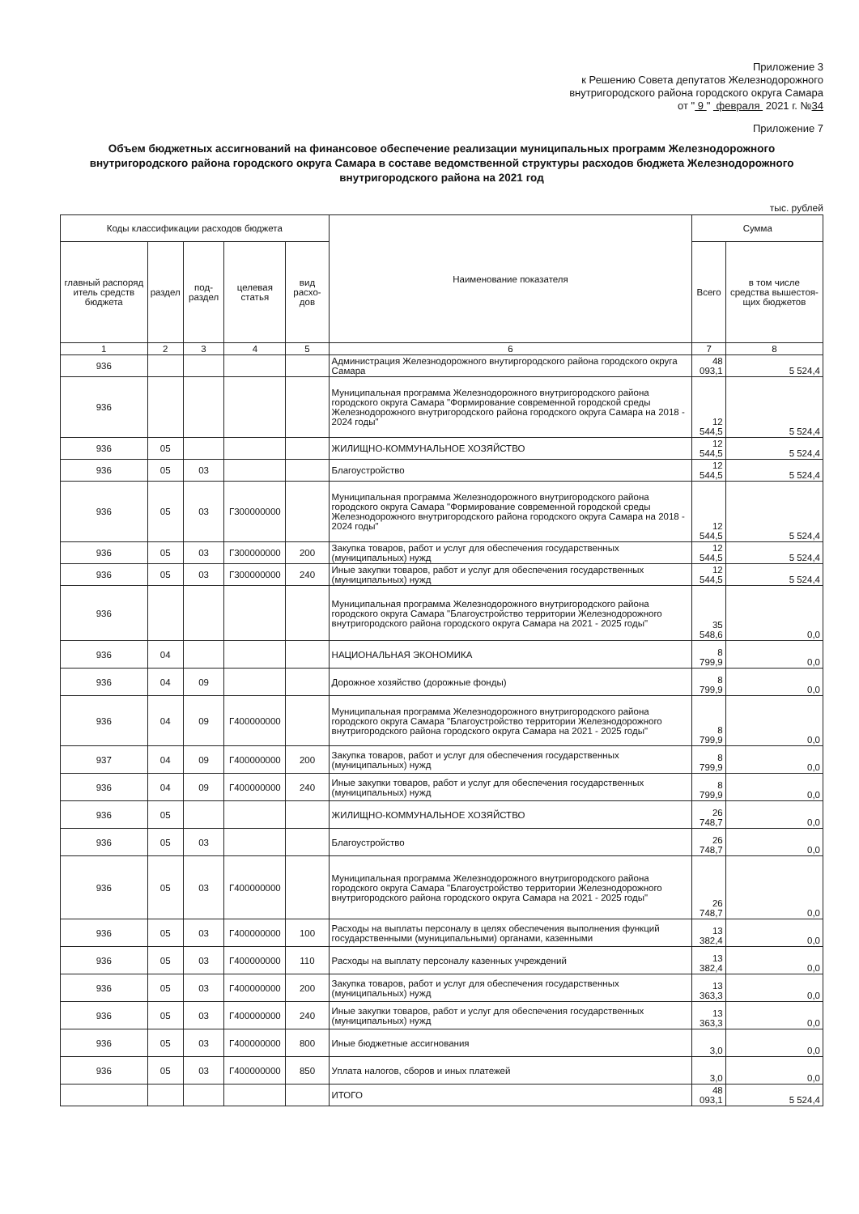Приложение 3
к Решению Совета депутатов Железнодорожного
внутригородского района городского округа Самара
от " 9 " февраля 2021 г. №34
Приложение 7
Объем бюджетных ассигнований на финансовое обеспечение реализации муниципальных программ Железнодорожного внутригородского района городского округа Самара в составе ведомственной структуры расходов бюджета Железнодорожного внутригородского района на 2021 год
тыс. рублей
| Коды классификации расходов бюджета | | | | | Наименование показателя | Сумма | |
| --- | --- | --- | --- | --- | --- | --- | --- |
| главный распоряд итель средств бюджета | раздел | под-раздел | целевая статья | вид расхо-дов | | Всего | в том числе средства вышестоя-щих бюджетов |
| 1 | 2 | 3 | 4 | 5 | 6 | 7 | 8 |
| 936 | | | | | Администрация Железнодорожного внутиргородского района городского округа Самара | 48 093,1 | 5 524,4 |
| 936 | | | | | Муниципальная программа Железнодорожного внутригородского района городского округа Самара "Формирование современной городской среды Железнодорожного внутригородского района городского округа Самара на 2018 - 2024 годы" | 12 544,5 | 5 524,4 |
| 936 | 05 | | | | ЖИЛИЩНО-КОММУНАЛЬНОЕ ХОЗЯЙСТВО | 12 544,5 | 5 524,4 |
| 936 | 05 | 03 | | | Благоустройство | 12 544,5 | 5 524,4 |
| 936 | 05 | 03 | Г300000000 | | Муниципальная программа Железнодорожного внутригородского района городского округа Самара "Формирование современной городской среды Железнодорожного внутригородского района городского округа Самара на 2018 - 2024 годы" | 12 544,5 | 5 524,4 |
| 936 | 05 | 03 | Г300000000 | 200 | Закупка товаров, работ и услуг для обеспечения государственных (муниципальных) нужд | 12 544,5 | 5 524,4 |
| 936 | 05 | 03 | Г300000000 | 240 | Иные закупки товаров, работ и услуг для обеспечения государственных (муниципальных) нужд | 12 544,5 | 5 524,4 |
| 936 | | | | | Муниципальная программа Железнодорожного внутригородского района городского округа Самара "Благоустройство территории Железнодорожного внутригородского района городского округа Самара на 2021 - 2025 годы" | 35 548,6 | 0,0 |
| 936 | 04 | | | | НАЦИОНАЛЬНАЯ ЭКОНОМИКА | 8 799,9 | 0,0 |
| 936 | 04 | 09 | | | Дорожное хозяйство (дорожные фонды) | 8 799,9 | 0,0 |
| 936 | 04 | 09 | Г400000000 | | Муниципальная программа Железнодорожного внутригородского района городского округа Самара "Благоустройство территории Железнодорожного внутригородского района городского округа Самара на 2021 - 2025 годы" | 8 799,9 | 0,0 |
| 937 | 04 | 09 | Г400000000 | 200 | Закупка товаров, работ и услуг для обеспечения государственных (муниципальных) нужд | 8 799,9 | 0,0 |
| 936 | 04 | 09 | Г400000000 | 240 | Иные закупки товаров, работ и услуг для обеспечения государственных (муниципальных) нужд | 8 799,9 | 0,0 |
| 936 | 05 | | | | ЖИЛИЩНО-КОММУНАЛЬНОЕ ХОЗЯЙСТВО | 26 748,7 | 0,0 |
| 936 | 05 | 03 | | | Благоустройство | 26 748,7 | 0,0 |
| 936 | 05 | 03 | Г400000000 | | Муниципальная программа Железнодорожного внутригородского района городского округа Самара "Благоустройство территории Железнодорожного внутригородского района городского округа Самара на 2021 - 2025 годы" | 26 748,7 | 0,0 |
| 936 | 05 | 03 | Г400000000 | 100 | Расходы на выплаты персоналу в целях обеспечения выполнения функций государственными (муниципальными) органами, казенными | 13 382,4 | 0,0 |
| 936 | 05 | 03 | Г400000000 | 110 | Расходы на выплату персоналу казенных учреждений | 13 382,4 | 0,0 |
| 936 | 05 | 03 | Г400000000 | 200 | Закупка товаров, работ и услуг для обеспечения государственных (муниципальных) нужд | 13 363,3 | 0,0 |
| 936 | 05 | 03 | Г400000000 | 240 | Иные закупки товаров, работ и услуг для обеспечения государственных (муниципальных) нужд | 13 363,3 | 0,0 |
| 936 | 05 | 03 | Г400000000 | 800 | Иные бюджетные ассигнования | 3,0 | 0,0 |
| 936 | 05 | 03 | Г400000000 | 850 | Уплата налогов, сборов и иных платежей | 3,0 | 0,0 |
| | | | | | ИТОГО | 48 093,1 | 5 524,4 |